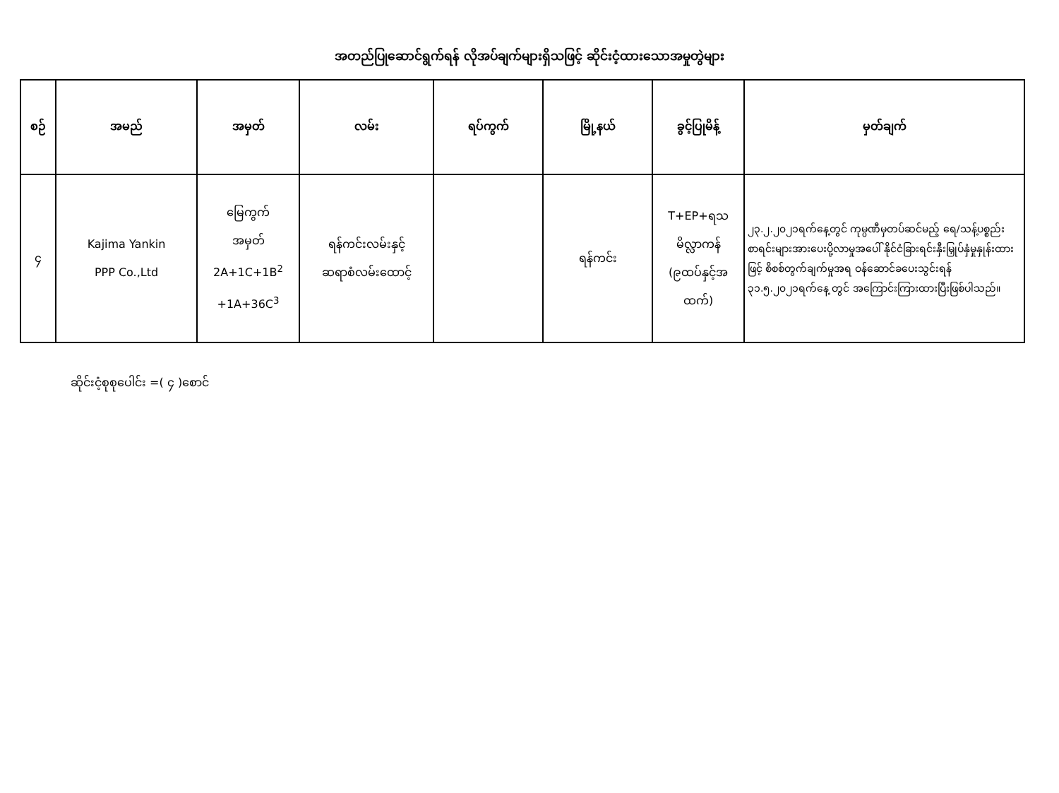အတည်ပြုဆောင်ရွက်ရန် လိုအပ်ချက်များရှိသဖြင့် ဆိုင်းငံ့ထားသောအမှုတွဲများ
| စဉ် | အမည် | အမှတ် | လမ်း | ရပ်ကွက် | မြို့နယ် | ခွင့်ပြုမိန့် | မှတ်ချက် |
| --- | --- | --- | --- | --- | --- | --- | --- |
| ၄ | Kajima Yankin PPP Co.,Ltd | မြေကွက် အမှတ် 2A+1C+1B<sup>2</sup> +1A+36C<sup>3</sup> | ရန်ကင်းလမ်းနှင့် ဆရာစံလမ်းထောင့် | | ရန်ကင်း | T+EP+ရသ မိလ္လာကန် (၉ထပ်နှင့်အ ထက်) | ၂၃.၂.၂၀၂၁ရက်နေ့တွင် ကုမ္ပဏီမှတပ်ဆင်မည့် ရေ/သန့်ပစ္စည်းစာရင်းများအားပေးပို့လာမှုအပေါ် နိုင်ငံခြားရင်းနှီးမြှုပ်နှံမှုနှုန်းထားဖြင့် စိစစ်တွက်ချက်မှုအရ ဝန်ဆောင်ခပေးသွင်းရန် ၃၁.၅.၂၀၂၁ရက်နေ့ တွင် အကြောင်းကြားထားပြီးဖြစ်ပါသည်။ |
ဆိုင်းငံ့စုစုပေါင်း =( ၄ )စောင်